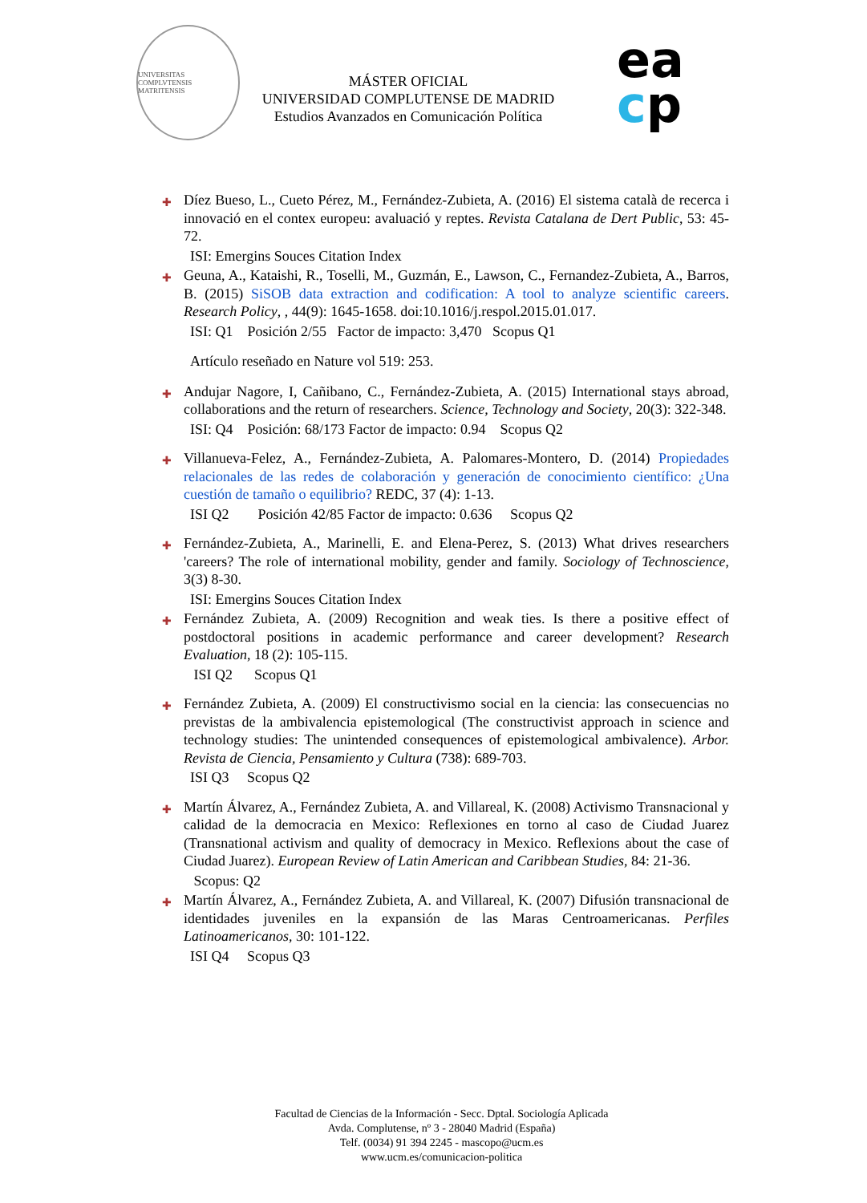UNIVERSITAS COMPLVTENSIS MATRITENSIS
MÁSTER OFICIAL
UNIVERSIDAD COMPLUTENSE DE MADRID
Estudios Avanzados en Comunicación Política
ea
cp
✚ Díez Bueso, L., Cueto Pérez, M., Fernández-Zubieta, A. (2016) El sistema català de recerca i innovació en el contex europeu: avaluació y reptes. Revista Catalana de Dert Public, 53: 45-72.
ISI: Emergins Souces Citation Index
✚ Geuna, A., Kataishi, R., Toselli, M., Guzmán, E., Lawson, C., Fernandez-Zubieta, A., Barros, B. (2015) SiSOB data extraction and codification: A tool to analyze scientific careers. Research Policy, , 44(9): 1645-1658. doi:10.1016/j.respol.2015.01.017.
ISI: Q1 Posición 2/55 Factor de impacto: 3,470 Scopus Q1
Artículo reseñado en Nature vol 519: 253.
✚ Andujar Nagore, I, Cañibano, C., Fernández-Zubieta, A. (2015) International stays abroad, collaborations and the return of researchers. Science, Technology and Society, 20(3): 322-348.
ISI: Q4 Posición: 68/173 Factor de impacto: 0.94 Scopus Q2
✚ Villanueva-Felez, A., Fernández-Zubieta, A. Palomares-Montero, D. (2014) Propiedades relacionales de las redes de colaboración y generación de conocimiento científico: ¿Una cuestión de tamaño o equilibrio? REDC, 37 (4): 1-13.
ISI Q2 Posición 42/85 Factor de impacto: 0.636 Scopus Q2
✚ Fernández-Zubieta, A., Marinelli, E. and Elena-Perez, S. (2013) What drives researchers 'careers? The role of international mobility, gender and family. Sociology of Technoscience, 3(3) 8-30.
ISI: Emergins Souces Citation Index
✚ Fernández Zubieta, A. (2009) Recognition and weak ties. Is there a positive effect of postdoctoral positions in academic performance and career development? Research Evaluation, 18 (2): 105-115.
ISI Q2 Scopus Q1
✚ Fernández Zubieta, A. (2009) El constructivismo social en la ciencia: las consecuencias no previstas de la ambivalencia epistemological (The constructivist approach in science and technology studies: The unintended consequences of epistemological ambivalence). Arbor. Revista de Ciencia, Pensamiento y Cultura (738): 689-703.
ISI Q3 Scopus Q2
✚ Martín Álvarez, A., Fernández Zubieta, A. and Villareal, K. (2008) Activismo Transnacional y calidad de la democracia en Mexico: Reflexiones en torno al caso de Ciudad Juarez (Transnational activism and quality of democracy in Mexico. Reflexions about the case of Ciudad Juarez). European Review of Latin American and Caribbean Studies, 84: 21-36.
Scopus: Q2
✚ Martín Álvarez, A., Fernández Zubieta, A. and Villareal, K. (2007) Difusión transnacional de identidades juveniles en la expansión de las Maras Centroamericanas. Perfiles Latinoamericanos, 30: 101-122.
ISI Q4 Scopus Q3
Facultad de Ciencias de la Información - Secc. Dptal. Sociología Aplicada
Avda. Complutense, nº 3 - 28040 Madrid (España)
Telf. (0034) 91 394 2245 - mascopo@ucm.es
www.ucm.es/comunicacion-politica